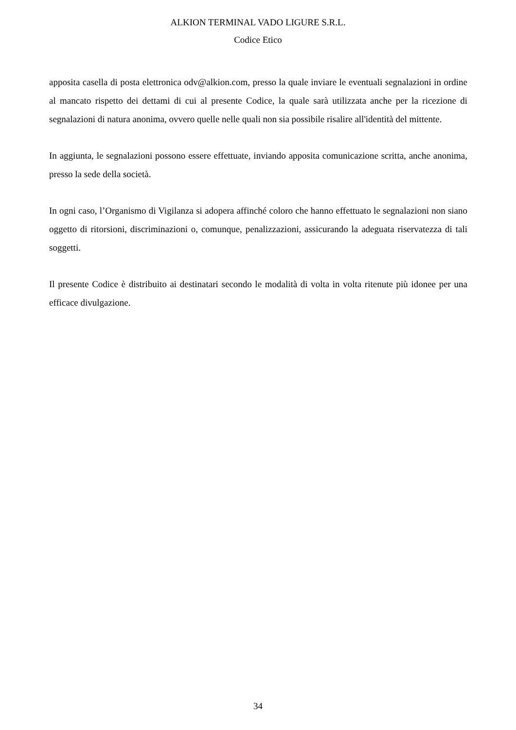ALKION TERMINAL VADO LIGURE S.R.L.
Codice Etico
apposita casella di posta elettronica odv@alkion.com, presso la quale inviare le eventuali segnalazioni in ordine al mancato rispetto dei dettami di cui al presente Codice, la quale sarà utilizzata anche per la ricezione di segnalazioni di natura anonima, ovvero quelle nelle quali non sia possibile risalire all'identità del mittente.
In aggiunta, le segnalazioni possono essere effettuate, inviando apposita comunicazione scritta, anche anonima, presso la sede della società.
In ogni caso, l’Organismo di Vigilanza si adopera affinché coloro che hanno effettuato le segnalazioni non siano oggetto di ritorsioni, discriminazioni o, comunque, penalizzazioni, assicurando la adeguata riservatezza di tali soggetti.
Il presente Codice è distribuito ai destinatari secondo le modalità di volta in volta ritenute più idonee per una efficace divulgazione.
34